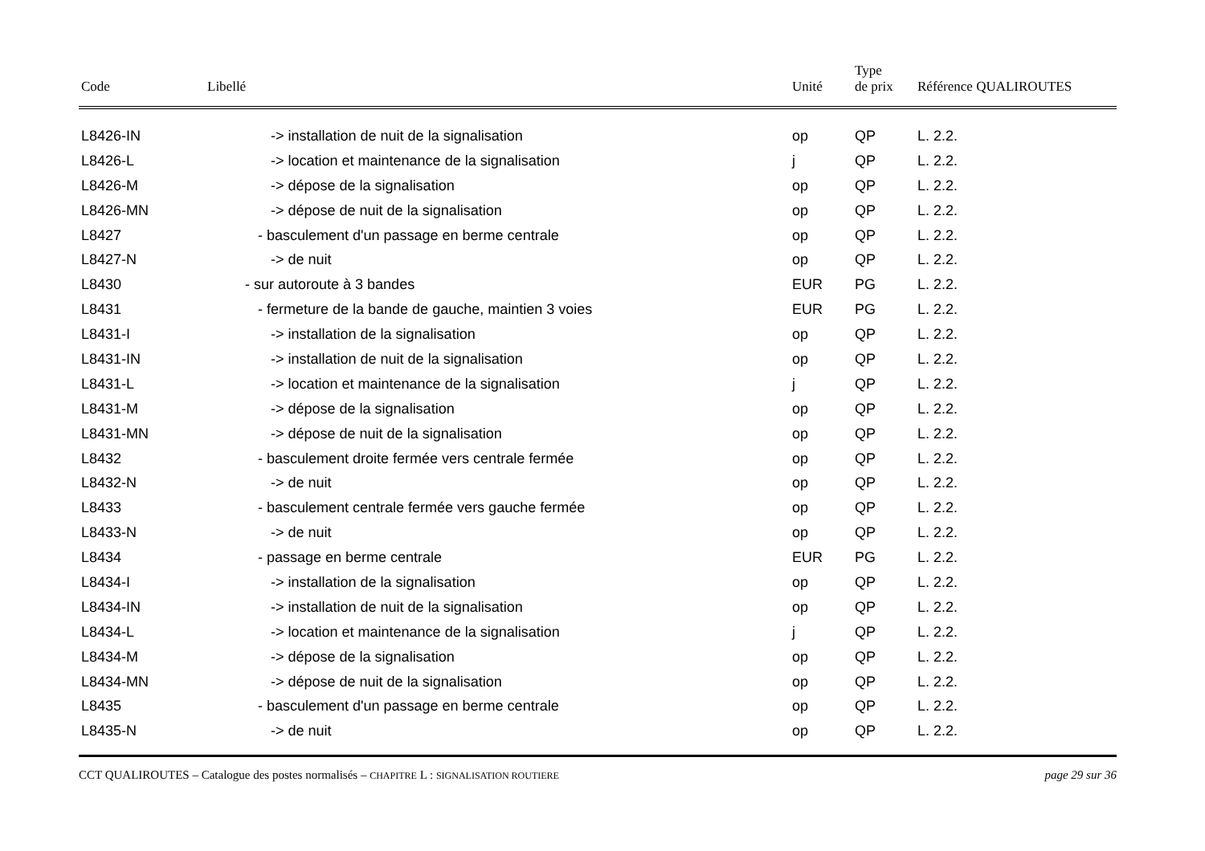| Code | Libellé | Unité | Type de prix | Référence QUALIROUTES |
| --- | --- | --- | --- | --- |
| L8426-IN | -> installation de nuit de la signalisation | op | QP | L. 2.2. |
| L8426-L | -> location et maintenance de la signalisation | j | QP | L. 2.2. |
| L8426-M | -> dépose de la signalisation | op | QP | L. 2.2. |
| L8426-MN | -> dépose de nuit de la signalisation | op | QP | L. 2.2. |
| L8427 | - basculement d'un passage en berme centrale | op | QP | L. 2.2. |
| L8427-N | -> de nuit | op | QP | L. 2.2. |
| L8430 | - sur autoroute à 3 bandes | EUR | PG | L. 2.2. |
| L8431 | - fermeture de la bande de gauche, maintien 3 voies | EUR | PG | L. 2.2. |
| L8431-I | -> installation de la signalisation | op | QP | L. 2.2. |
| L8431-IN | -> installation de nuit de la signalisation | op | QP | L. 2.2. |
| L8431-L | -> location et maintenance de la signalisation | j | QP | L. 2.2. |
| L8431-M | -> dépose de la signalisation | op | QP | L. 2.2. |
| L8431-MN | -> dépose de nuit de la signalisation | op | QP | L. 2.2. |
| L8432 | - basculement droite fermée vers centrale fermée | op | QP | L. 2.2. |
| L8432-N | -> de nuit | op | QP | L. 2.2. |
| L8433 | - basculement centrale fermée vers gauche fermée | op | QP | L. 2.2. |
| L8433-N | -> de nuit | op | QP | L. 2.2. |
| L8434 | - passage en berme centrale | EUR | PG | L. 2.2. |
| L8434-I | -> installation de la signalisation | op | QP | L. 2.2. |
| L8434-IN | -> installation de nuit de la signalisation | op | QP | L. 2.2. |
| L8434-L | -> location et maintenance de la signalisation | j | QP | L. 2.2. |
| L8434-M | -> dépose de la signalisation | op | QP | L. 2.2. |
| L8434-MN | -> dépose de nuit de la signalisation | op | QP | L. 2.2. |
| L8435 | - basculement d'un passage en berme centrale | op | QP | L. 2.2. |
| L8435-N | -> de nuit | op | QP | L. 2.2. |
CCT QUALIROUTES – Catalogue des postes normalisés – CHAPITRE L : SIGNALISATION ROUTIERE page 29 sur 36